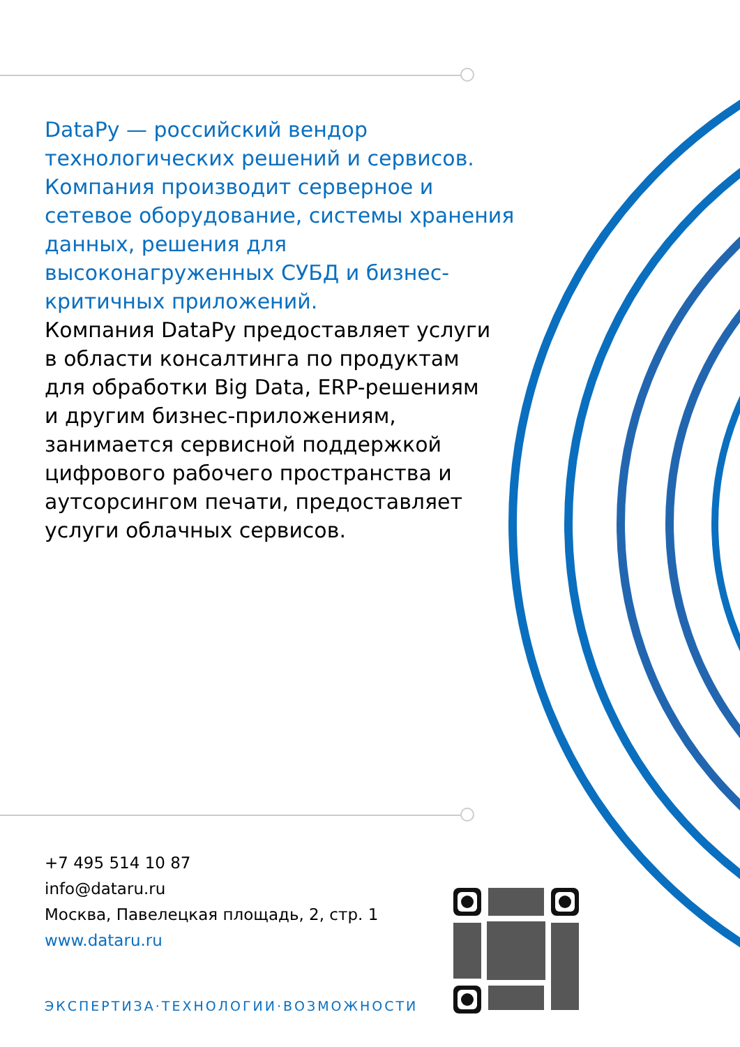DataPy — российский вендор технологических решений и сервисов. Компания производит серверное и сетевое оборудование, системы хранения данных, решения для высоконагруженных СУБД и бизнес-критичных приложений.
Компания DataPy предоставляет услуги в области консалтинга по продуктам для обработки Big Data, ERP-решениям и другим бизнес-приложениям, занимается сервисной поддержкой цифрового рабочего пространства и аутсорсингом печати, предоставляет услуги облачных сервисов.
+7 495 514 10 87
info@dataru.ru
Москва, Павелецкая площадь, 2, стр. 1
www.dataru.ru
ЭКСПЕРТИЗА·ТЕХНОЛОГИИ·ВОЗМОЖНОСТИ